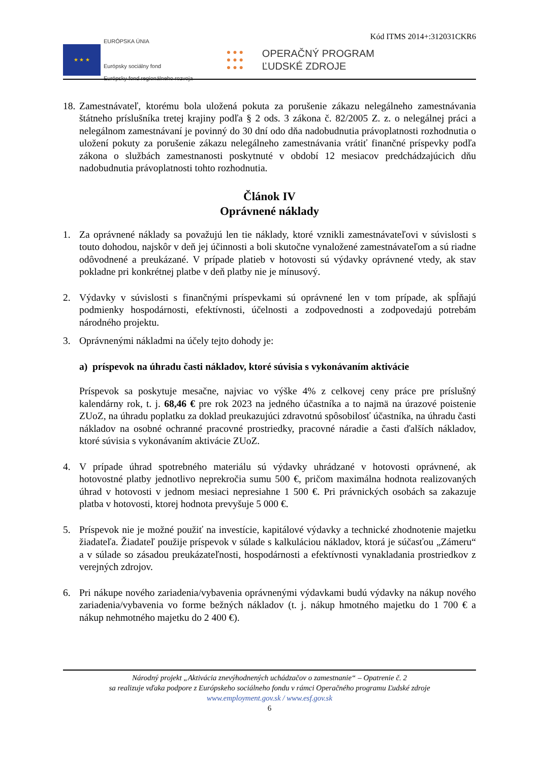Kód ITMS 2014+:312031CKR6
★ ★ ★
EURÓPSKA ÚNIA
Európsky sociálny fond
Európsky fond regionálneho rozvoja
● ● ●
● ● ●
● ● ●
OPERAČNÝ PROGRAM
ĽUDSKÉ ZDROJE
18.
Zamestnávateľ, ktorému bola uložená pokuta za porušenie zákazu nelegálneho zamestnávania štátneho príslušníka tretej krajiny podľa § 2 ods. 3 zákona č. 82/2005 Z. z. o nelegálnej práci a nelegálnom zamestnávaní je povinný do 30 dní odo dňa nadobudnutia právoplatnosti rozhodnutia o uložení pokuty za porušenie zákazu nelegálneho zamestnávania vrátiť finančné príspevky podľa zákona o službách zamestnanosti poskytnuté v období 12 mesiacov predchádzajúcich dňu nadobudnutia právoplatnosti tohto rozhodnutia.
Článok IV
Oprávnené náklady
1. Za oprávnené náklady sa považujú len tie náklady, ktoré vznikli zamestnávateľovi v súvislosti s touto dohodou, najskôr v deň jej účinnosti a boli skutočne vynaložené zamestnávateľom a sú riadne odôvodnené a preukázané. V prípade platieb v hotovosti sú výdavky oprávnené vtedy, ak stav pokladne pri konkrétnej platbe v deň platby nie je mínusový.
2. Výdavky v súvislosti s finančnými príspevkami sú oprávnené len v tom prípade, ak spĺňajú podmienky hospodárnosti, efektívnosti, účelnosti a zodpovednosti a zodpovedajú potrebám národného projektu.
3. Oprávnenými nákladmi na účely tejto dohody je:
a) príspevok na úhradu časti nákladov, ktoré súvisia s vykonávaním aktivácie
Príspevok sa poskytuje mesačne, najviac vo výške 4% z celkovej ceny práce pre príslušný kalendárny rok, t. j. 68,46 € pre rok 2023 na jedného účastníka a to najmä na úrazové poistenie ZUoZ, na úhradu poplatku za doklad preukazujúci zdravotnú spôsobilosť účastníka, na úhradu časti nákladov na osobné ochranné pracovné prostriedky, pracovné náradie a časti ďalších nákladov, ktoré súvisia s vykonávaním aktivácie ZUoZ.
4. V prípade úhrad spotrebného materiálu sú výdavky uhrádzané v hotovosti oprávnené, ak hotovostné platby jednotlivo neprekročia sumu 500 €, pričom maximálna hodnota realizovaných úhrad v hotovosti v jednom mesiaci nepresiahne 1 500 €. Pri právnických osobách sa zakazuje platba v hotovosti, ktorej hodnota prevyšuje 5 000 €.
5. Príspevok nie je možné použiť na investície, kapitálové výdavky a technické zhodnotenie majetku žiadateľa. Žiadateľ použije príspevok v súlade s kalkuláciou nákladov, ktorá je súčasťou „Zámeru“ a v súlade so zásadou preukázateľnosti, hospodárnosti a efektívnosti vynakladania prostriedkov z verejných zdrojov.
6. Pri nákupe nového zariadenia/vybavenia oprávnenými výdavkami budú výdavky na nákup nového zariadenia/vybavenia vo forme bežných nákladov (t. j. nákup hmotného majetku do 1 700 € a nákup nehmotného majetku do 2 400 €).
Národný projekt „Aktivácia znevýhodnených uchádzačov o zamestnanie“ – Opatrenie č. 2
sa realizuje vďaka podpore z Európskeho sociálneho fondu v rámci Operačného programu Ľudské zdroje
www.employment.gov.sk / www.esf.gov.sk
6